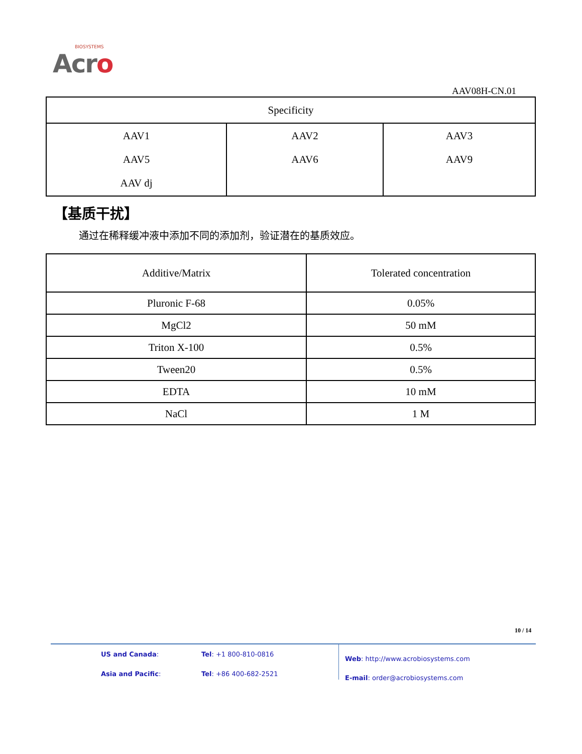BIOSYSTEMS
Acro
AAV08H-CN.01
| Specificity | | |
| --- | --- | --- |
| AAV1 AAV5 AAV dj | AAV2 AAV6 | AAV3 AAV9 |
【基质干扰】
通过在稀释缓冲液中添加不同的添加剂，验证潜在的基质效应。
| Additive/Matrix | Tolerated concentration |
| --- | --- |
| Pluronic F-68 | 0.05% |
| MgCl2 | 50 mM |
| Triton X-100 | 0.5% |
| Tween20 | 0.5% |
| EDTA | 10 mM |
| NaCl | 1 M |
10 / 14
US and Canada: Tel: +1 800-810-0816 Asia and Pacific: Tel: +86 400-682-2521
Web: http://www.acrobiosystems.com
E-mail: order@acrobiosystems.com